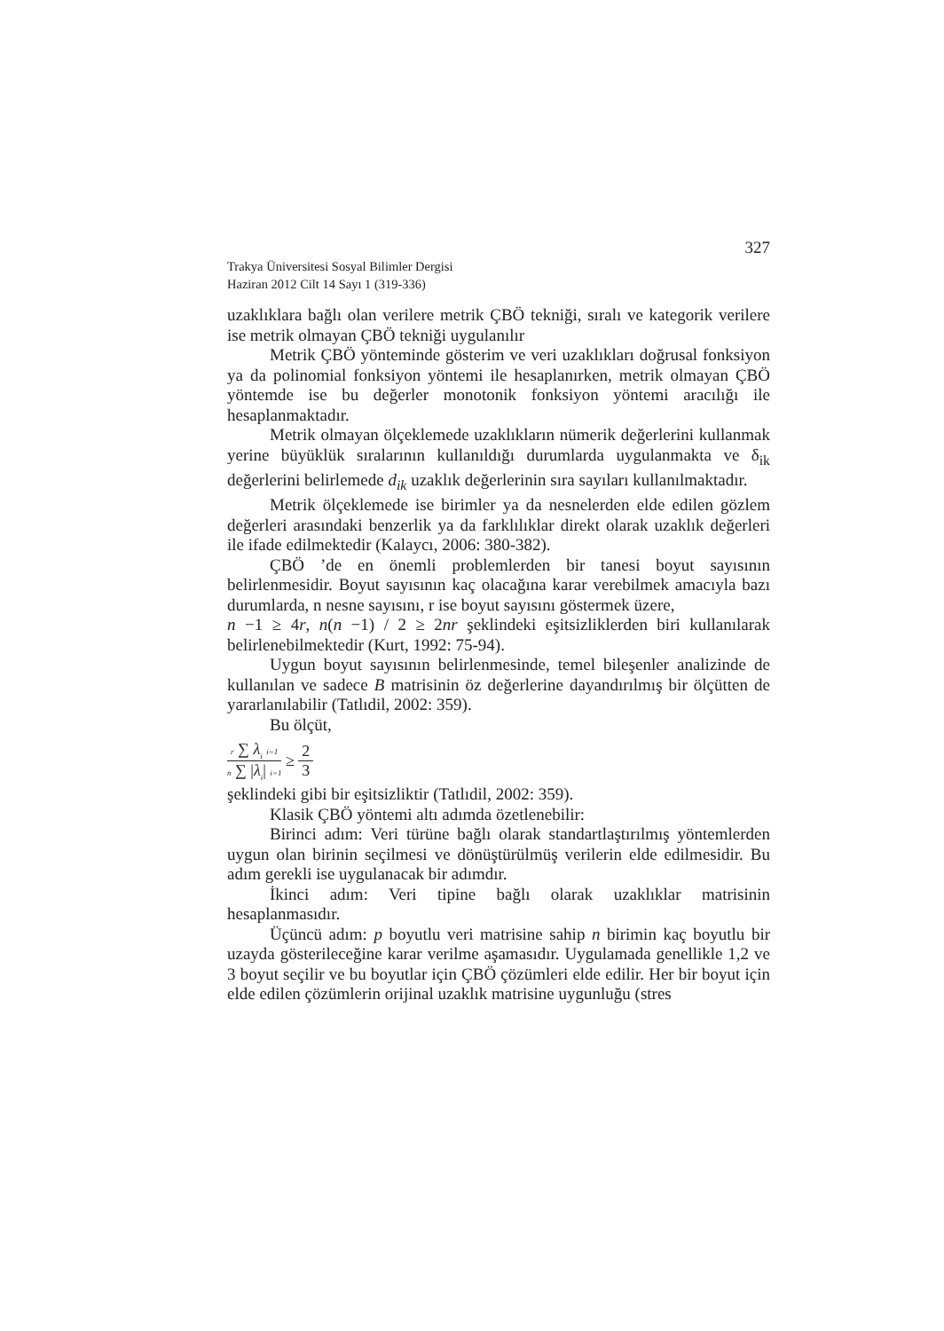327
Trakya Üniversitesi Sosyal Bilimler Dergisi
Haziran 2012 Cilt 14 Sayı 1 (319-336)
uzaklıklara bağlı olan verilere metrik ÇBÖ tekniği, sıralı ve kategorik verilere ise metrik olmayan ÇBÖ tekniği uygulanılır
Metrik ÇBÖ yönteminde gösterim ve veri uzaklıkları doğrusal fonksiyon ya da polinomial fonksiyon yöntemi ile hesaplanırken, metrik olmayan ÇBÖ yöntemde ise bu değerler monotonik fonksiyon yöntemi aracılığı ile hesaplanmaktadır.
Metrik olmayan ölçeklemede uzaklıkların nümerik değerlerini kullanmak yerine büyüklük sıralarının kullanıldığı durumlarda uygulanmakta ve δ<sub>ik</sub> değerlerini belirlemede d<sub>ik</sub> uzaklık değerlerinin sıra sayıları kullanılmaktadır.
Metrik ölçeklemede ise birimler ya da nesnelerden elde edilen gözlem değerleri arasındaki benzerlik ya da farklılıklar direkt olarak uzaklık değerleri ile ifade edilmektedir (Kalaycı, 2006: 380-382).
ÇBÖ ’de en önemli problemlerden bir tanesi boyut sayısının belirlenmesidir. Boyut sayısının kaç olacağına karar verebilmek amacıyla bazı durumlarda, n nesne sayısını, r ise boyut sayısını göstermek üzere,
n −1 ≥ 4r, n(n −1) / 2 ≥ 2nr şeklindeki eşitsizliklerden biri kullanılarak belirlenebilmektedir (Kurt, 1992: 75-94).
Uygun boyut sayısının belirlenmesinde, temel bileşenler analizinde de kullanılan ve sadece B matrisinin öz değerlerine dayandırılmış bir ölçütten de yararlanılabilir (Tatlıdil, 2002: 359).
Bu ölçüt,
r ∑ λ<sub>i</sub> i=1 n ∑ |λ<sub>i</sub>| i=1 ≥ 2 3
şeklindeki gibi bir eşitsizliktir (Tatlıdil, 2002: 359).
Klasik ÇBÖ yöntemi altı adımda özetlenebilir:
Birinci adım: Veri türüne bağlı olarak standartlaştırılmış yöntemlerden uygun olan birinin seçilmesi ve dönüştürülmüş verilerin elde edilmesidir. Bu adım gerekli ise uygulanacak bir adımdır.
İkinci adım: Veri tipine bağlı olarak uzaklıklar matrisinin hesaplanmasıdır.
Üçüncü adım: p boyutlu veri matrisine sahip n birimin kaç boyutlu bir uzayda gösterileceğine karar verilme aşamasıdır. Uygulamada genellikle 1,2 ve 3 boyut seçilir ve bu boyutlar için ÇBÖ çözümleri elde edilir. Her bir boyut için elde edilen çözümlerin orijinal uzaklık matrisine uygunluğu (stres